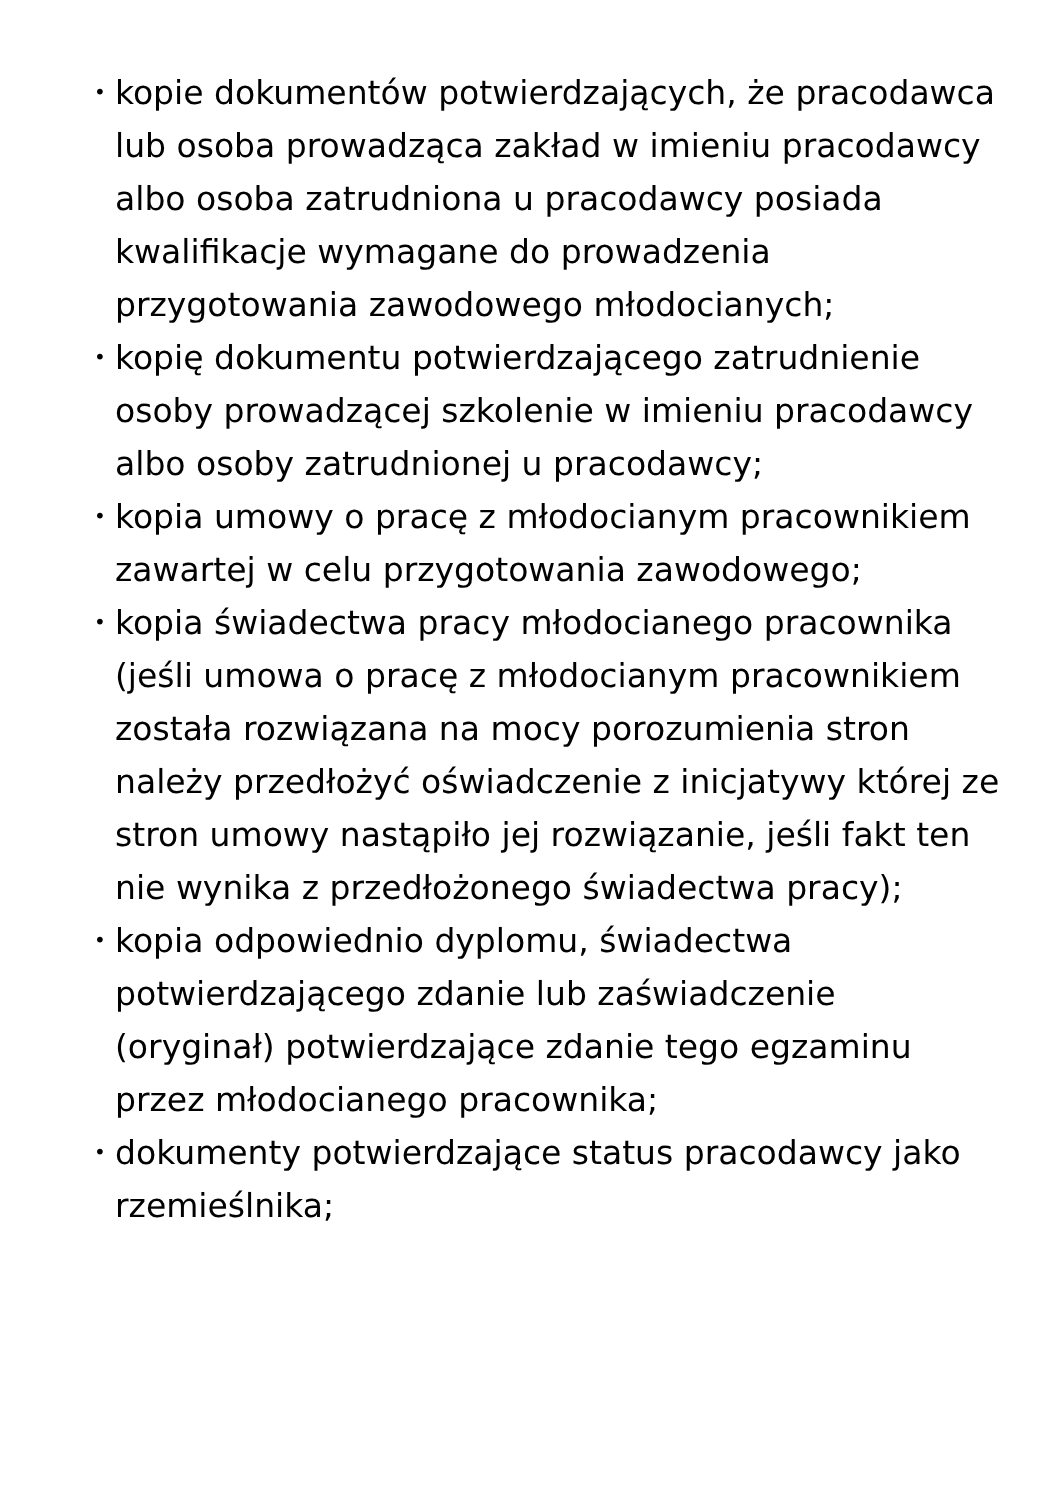• kopie dokumentów potwierdzających, że pracodawca lub osoba prowadząca zakład w imieniu pracodawcy albo osoba zatrudniona u pracodawcy posiada kwalifikacje wymagane do prowadzenia przygotowania zawodowego młodocianych;
• kopię dokumentu potwierdzającego zatrudnienie osoby prowadzącej szkolenie w imieniu pracodawcy albo osoby zatrudnionej u pracodawcy;
• kopia umowy o pracę z młodocianym pracownikiem zawartej w celu przygotowania zawodowego;
• kopia świadectwa pracy młodocianego pracownika (jeśli umowa o pracę z młodocianym pracownikiem została rozwiązana na mocy porozumienia stron należy przedłożyć oświadczenie z inicjatywy której ze stron umowy nastąpiło jej rozwiązanie, jeśli fakt ten nie wynika z przedłożonego świadectwa pracy);
• kopia odpowiednio dyplomu, świadectwa potwierdzającego zdanie lub zaświadczenie (oryginał) potwierdzające zdanie tego egzaminu przez młodocianego pracownika;
• dokumenty potwierdzające status pracodawcy jako rzemieślnika;